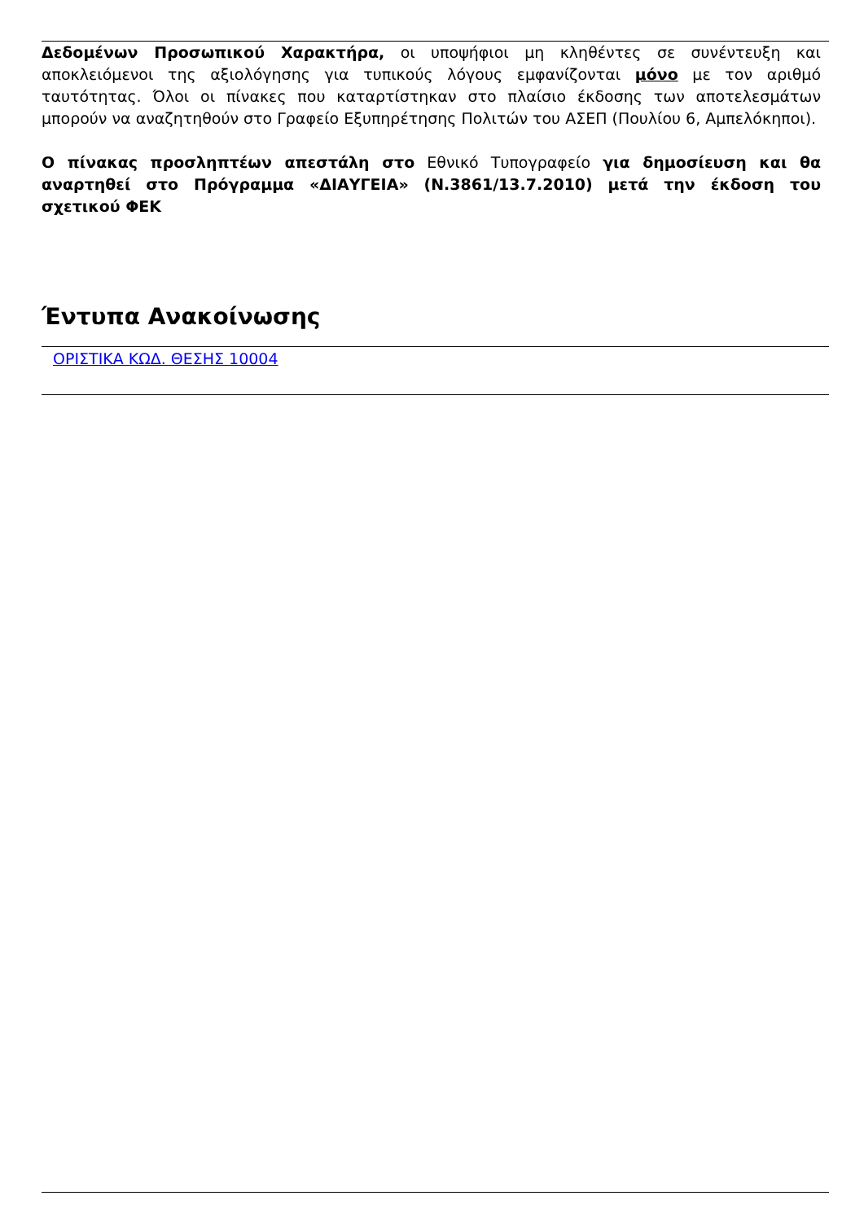Δεδομένων Προσωπικού Χαρακτήρα, οι υποψήφιοι μη κληθέντες σε συνέντευξη και αποκλειόμενοι της αξιολόγησης για τυπικούς λόγους εμφανίζονται μόνο με τον αριθμό ταυτότητας. Όλοι οι πίνακες που καταρτίστηκαν στο πλαίσιο έκδοσης των αποτελεσμάτων μπορούν να αναζητηθούν στο Γραφείο Εξυπηρέτησης Πολιτών του ΑΣΕΠ (Πουλίου 6, Αμπελόκηποι).
Ο πίνακας προσληπτέων απεστάλη στο Εθνικό Τυπογραφείο για δημοσίευση και θα αναρτηθεί στο Πρόγραμμα «ΔΙΑΥΓΕΙΑ» (Ν.3861/13.7.2010) μετά την έκδοση του σχετικού ΦΕΚ
Έντυπα Ανακοίνωσης
ΟΡΙΣΤΙΚΑ ΚΩΔ. ΘΕΣΗΣ 10004